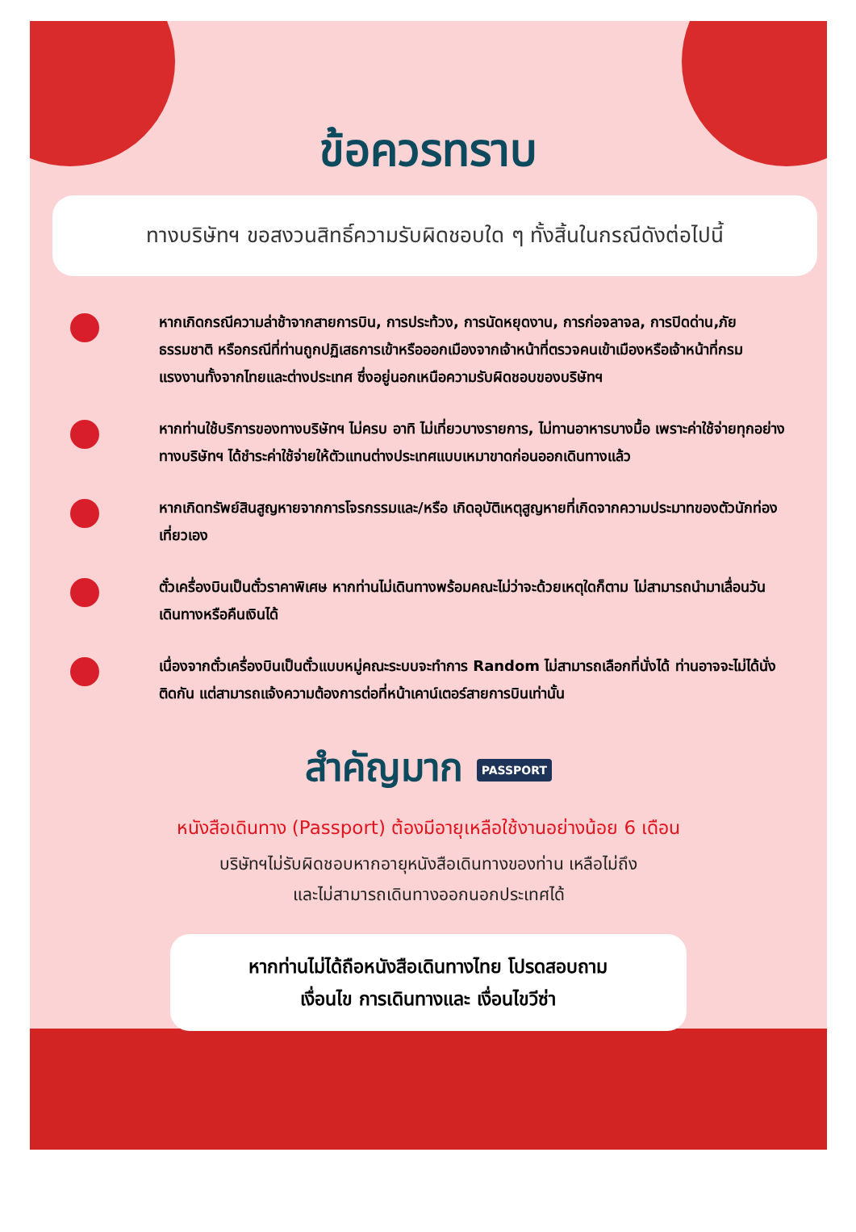ข้อควรทราบ
ทางบริษัทฯ ขอสงวนสิทธิ์ความรับผิดชอบใด ๆ ทั้งสิ้นในกรณีดังต่อไปนี้
หากเกิดกรณีความล่าช้าจากสายการบิน, การประท้วง, การนัดหยุดงาน, การก่อจลาจล, การปิดด่าน,ภัยธรรมชาติ หรือกรณีที่ท่านถูกปฏิเสธการเข้าหรือออกเมืองจากเจ้าหน้าที่ตรวจคนเข้าเมืองหรือเจ้าหน้าที่กรมแรงงานทั้งจากไทยและต่างประเทศ ซึ่งอยู่นอกเหนือความรับผิดชอบของบริษัทฯ
หากท่านใช้บริการของทางบริษัทฯ ไม่ครบ อาทิ ไม่เที่ยวบางรายการ, ไม่ทานอาหารบางมื้อ เพราะค่าใช้จ่ายทุกอย่างทางบริษัทฯ ได้ชำระค่าใช้จ่ายให้ตัวแทนต่างประเทศแบบเหมาขาดก่อนออกเดินทางแล้ว
หากเกิดทรัพย์สินสูญหายจากการโจรกรรมและ/หรือ เกิดอุบัติเหตุสูญหายที่เกิดจากความประมาทของตัวนักท่องเที่ยวเอง
ตั๋วเครื่องบินเป็นตั๋วราคาพิเศษ หากท่านไม่เดินทางพร้อมคณะไม่ว่าจะด้วยเหตุใดก็ตาม ไม่สามารถนำมาเลื่อนวันเดินทางหรือคืนเงินได้
เนื่องจากตั๋วเครื่องบินเป็นตั๋วแบบหมู่คณะระบบจะทำการ Random ไม่สามารถเลือกที่นั่งได้ ท่านอาจจะไม่ได้นั่งติดกัน แต่สามารถแจ้งความต้องการต่อที่หน้าเคาน์เตอร์สายการบินเท่านั้น
สำคัญมาก PASSPORT
หนังสือเดินทาง (Passport) ต้องมีอายุเหลือใช้งานอย่างน้อย 6 เดือน
บริษัทฯไม่รับผิดชอบหากอายุหนังสือเดินทางของท่าน เหลือไม่ถึง
และไม่สามารถเดินทางออกนอกประเทศได้
หากท่านไม่ได้ถือหนังสือเดินทางไทย โปรดสอบถาม
เงื่อนไข การเดินทางและ เงื่อนไขวีซ่า